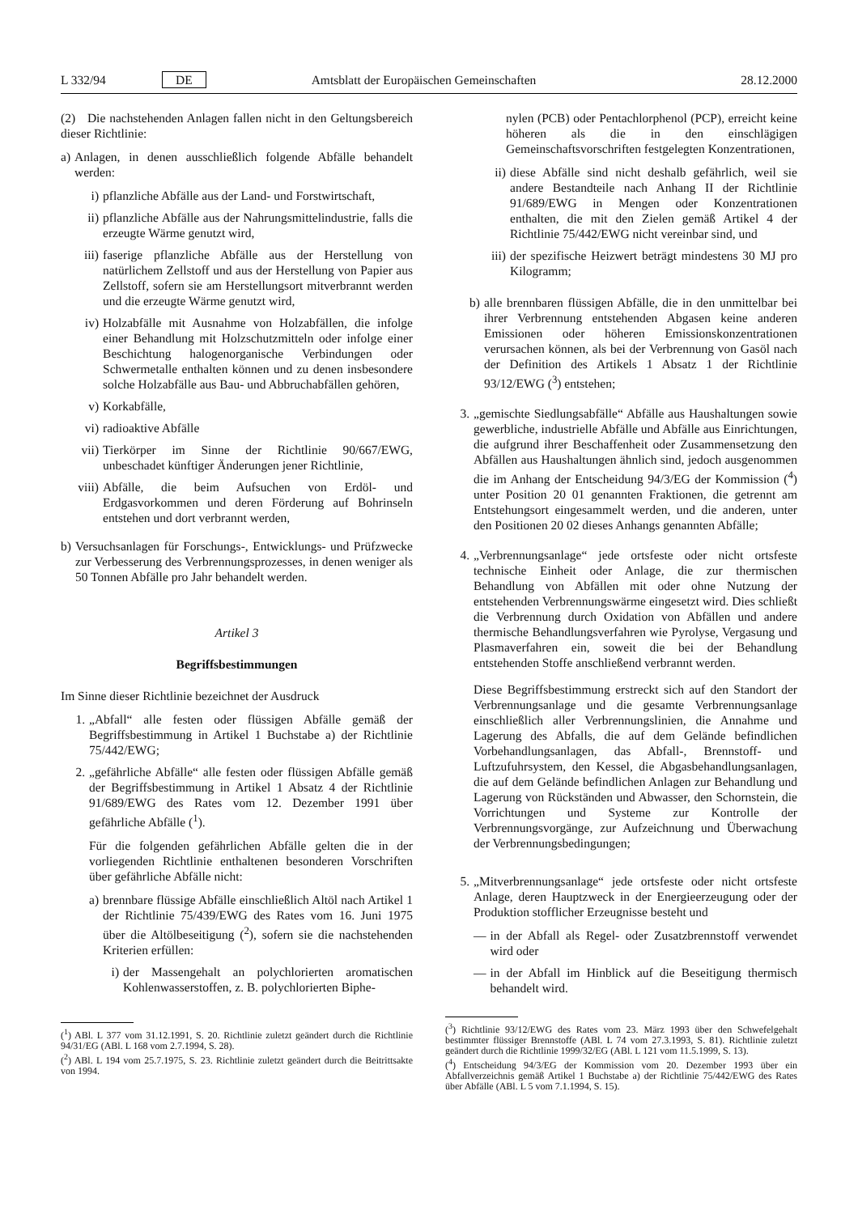L 332/94 DE Amtsblatt der Europäischen Gemeinschaften 28.12.2000
(2) Die nachstehenden Anlagen fallen nicht in den Geltungsbereich dieser Richtlinie:
a) Anlagen, in denen ausschließlich folgende Abfälle behandelt werden:
i) pflanzliche Abfälle aus der Land- und Forstwirtschaft,
ii) pflanzliche Abfälle aus der Nahrungsmittelindustrie, falls die erzeugte Wärme genutzt wird,
iii)
faserige pflanzliche Abfälle aus der Herstellung von natürlichem Zellstoff und aus der Herstellung von Papier aus Zellstoff, sofern sie am Herstellungsort mitverbrannt werden und die erzeugte Wärme genutzt wird,
iv) Holzabfälle mit Ausnahme von Holzabfällen, die infolge einer Behandlung mit Holzschutzmitteln oder infolge einer Beschichtung halogenorganische Verbindungen oder Schwermetalle enthalten können und zu denen insbesondere solche Holzabfälle aus Bau- und Abbruchabfällen gehören,
v) Korkabfälle,
vi) radioaktive Abfälle
vii)
Tierkörper im Sinne der Richtlinie 90/667/EWG, unbeschadet künftiger Änderungen jener Richtlinie,
viii)
Abfälle, die beim Aufsuchen von Erdöl- und Erdgasvorkommen und deren Förderung auf Bohrinseln entstehen und dort verbrannt werden,
b) Versuchsanlagen für Forschungs-, Entwicklungs- und Prüfzwecke zur Verbesserung des Verbrennungsprozesses, in denen weniger als 50 Tonnen Abfälle pro Jahr behandelt werden.
Artikel 3
Begriffsbestimmungen
Im Sinne dieser Richtlinie bezeichnet der Ausdruck
1. „Abfall“ alle festen oder flüssigen Abfälle gemäß der Begriffsbestimmung in Artikel 1 Buchstabe a) der Richtlinie 75/442/EWG;
2. „gefährliche Abfälle“ alle festen oder flüssigen Abfälle gemäß der Begriffsbestimmung in Artikel 1 Absatz 4 der Richtlinie 91/689/EWG des Rates vom 12. Dezember 1991 über gefährliche Abfälle (<sup>1</sup>).
Für die folgenden gefährlichen Abfälle gelten die in der vorliegenden Richtlinie enthaltenen besonderen Vorschriften über gefährliche Abfälle nicht:
a) brennbare flüssige Abfälle einschließlich Altöl nach Artikel 1 der Richtlinie 75/439/EWG des Rates vom 16. Juni 1975 über die Altölbeseitigung (<sup>2</sup>), sofern sie die nachstehenden Kriterien erfüllen:
i) der Massengehalt an polychlorierten aromatischen Kohlenwasserstoffen, z. B. polychlorierten Biphe-
(<sup>1</sup>) ABl. L 377 vom 31.12.1991, S. 20. Richtlinie zuletzt geändert durch die Richtlinie 94/31/EG (ABl. L 168 vom 2.7.1994, S. 28).
(<sup>2</sup>) ABl. L 194 vom 25.7.1975, S. 23. Richtlinie zuletzt geändert durch die Beitrittsakte von 1994.
nylen (PCB) oder Pentachlorphenol (PCP), erreicht keine höheren als die in den einschlägigen Gemeinschaftsvorschriften festgelegten Konzentrationen,
ii) diese Abfälle sind nicht deshalb gefährlich, weil sie andere Bestandteile nach Anhang II der Richtlinie 91/689/EWG in Mengen oder Konzentrationen enthalten, die mit den Zielen gemäß Artikel 4 der Richtlinie 75/442/EWG nicht vereinbar sind, und
iii)
der spezifische Heizwert beträgt mindestens 30 MJ pro Kilogramm;
b) alle brennbaren flüssigen Abfälle, die in den unmittelbar bei ihrer Verbrennung entstehenden Abgasen keine anderen Emissionen oder höheren Emissionskonzentrationen verursachen können, als bei der Verbrennung von Gasöl nach der Definition des Artikels 1 Absatz 1 der Richtlinie 93/12/EWG (<sup>3</sup>) entstehen;
3. „gemischte Siedlungsabfälle“ Abfälle aus Haushaltungen sowie gewerbliche, industrielle Abfälle und Abfälle aus Einrichtungen, die aufgrund ihrer Beschaffenheit oder Zusammensetzung den Abfällen aus Haushaltungen ähnlich sind, jedoch ausgenommen die im Anhang der Entscheidung 94/3/EG der Kommission (<sup>4</sup>) unter Position 20 01 genannten Fraktionen, die getrennt am Entstehungsort eingesammelt werden, und die anderen, unter den Positionen 20 02 dieses Anhangs genannten Abfälle;
4. „Verbrennungsanlage“ jede ortsfeste oder nicht ortsfeste technische Einheit oder Anlage, die zur thermischen Behandlung von Abfällen mit oder ohne Nutzung der entstehenden Verbrennungswärme eingesetzt wird. Dies schließt die Verbrennung durch Oxidation von Abfällen und andere thermische Behandlungsverfahren wie Pyrolyse, Vergasung und Plasmaverfahren ein, soweit die bei der Behandlung entstehenden Stoffe anschließend verbrannt werden.
Diese Begriffsbestimmung erstreckt sich auf den Standort der Verbrennungsanlage und die gesamte Verbrennungsanlage einschließlich aller Verbrennungslinien, die Annahme und Lagerung des Abfalls, die auf dem Gelände befindlichen Vorbehandlungsanlagen, das Abfall-, Brennstoff- und Luftzufuhrsystem, den Kessel, die Abgasbehandlungsanlagen, die auf dem Gelände befindlichen Anlagen zur Behandlung und Lagerung von Rückständen und Abwasser, den Schornstein, die Vorrichtungen und Systeme zur Kontrolle der Verbrennungsvorgänge, zur Aufzeichnung und Überwachung der Verbrennungsbedingungen;
5. „Mitverbrennungsanlage“ jede ortsfeste oder nicht ortsfeste Anlage, deren Hauptzweck in der Energieerzeugung oder der Produktion stofflicher Erzeugnisse besteht und
— in der Abfall als Regel- oder Zusatzbrennstoff verwendet wird oder
— in der Abfall im Hinblick auf die Beseitigung thermisch behandelt wird.
(<sup>3</sup>) Richtlinie 93/12/EWG des Rates vom 23. März 1993 über den Schwefelgehalt bestimmter flüssiger Brennstoffe (ABl. L 74 vom 27.3.1993, S. 81). Richtlinie zuletzt geändert durch die Richtlinie 1999/32/EG (ABl. L 121 vom 11.5.1999, S. 13).
(<sup>4</sup>) Entscheidung 94/3/EG der Kommission vom 20. Dezember 1993 über ein Abfallverzeichnis gemäß Artikel 1 Buchstabe a) der Richtlinie 75/442/EWG des Rates über Abfälle (ABl. L 5 vom 7.1.1994, S. 15).